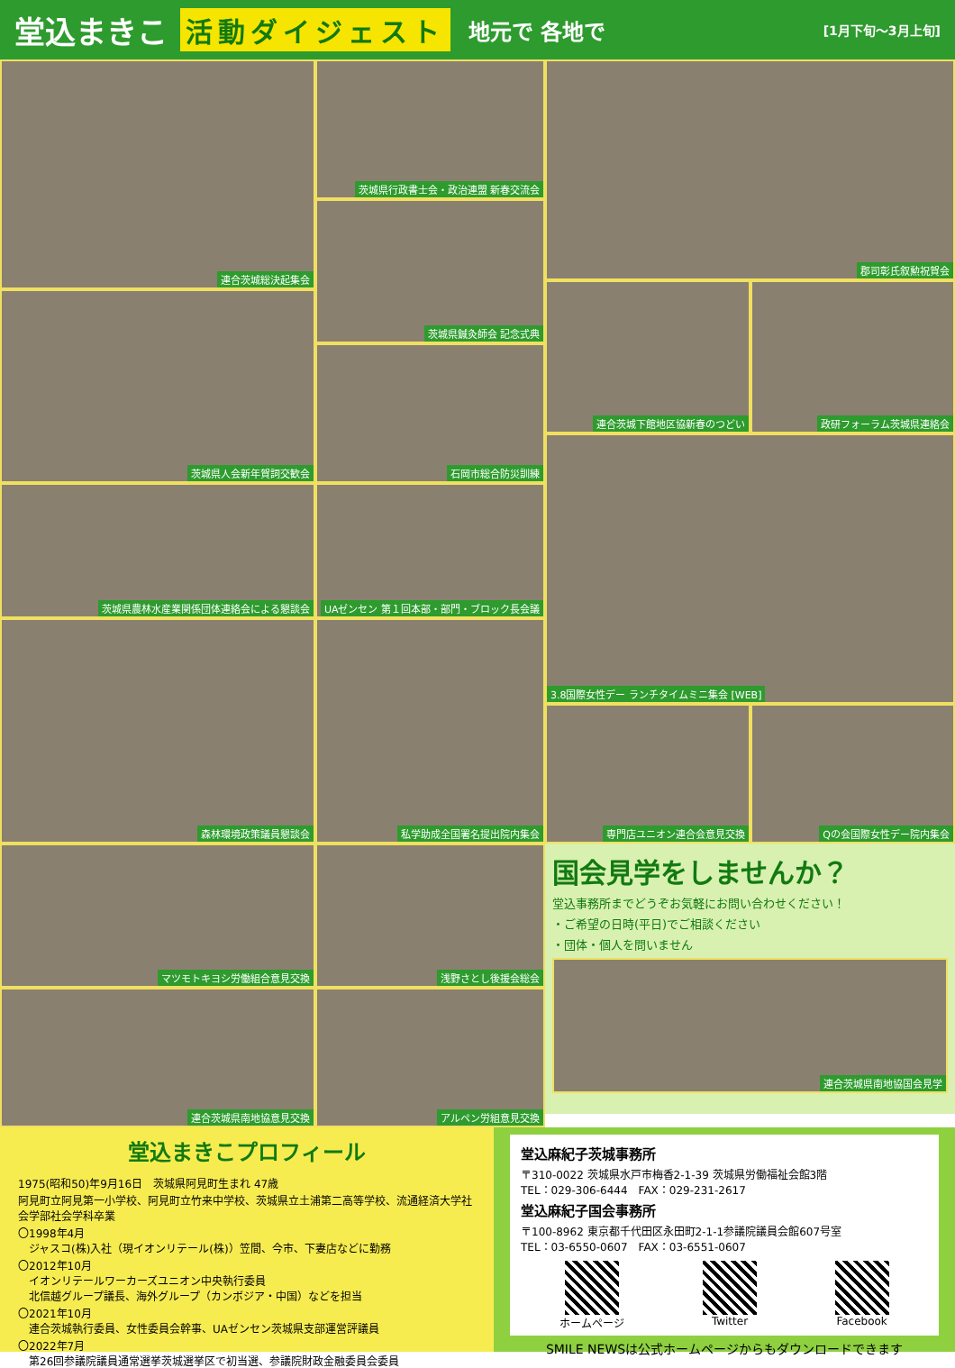堂込まきこ 活動ダイジェスト 地元で 各地で [1月下旬～3月上旬]
連合茨城総決起集会
茨城県人会新年賀詞交歓会
茨城県農林水産業関係団体連絡会による懇談会
森林環境政策議員懇談会
マツモトキヨシ労働組合意見交換
連合茨城県南地協意見交換
茨城県行政書士会・政治連盟 新春交流会
茨城県鍼灸師会 記念式典
石岡市総合防災訓練
UAゼンセン 第１回本部・部門・ブロック長会議
私学助成全国署名提出院内集会
浅野さとし後援会総会
アルペン労組意見交換
郡司彰氏叙勲祝賀会
連合茨城下館地区協新春のつどい 政研フォーラム茨城県連絡会
3.8国際女性デー ランチタイムミニ集会 [WEB]
専門店ユニオン連合会意見交換 Qの会国際女性デー院内集会
国会見学をしませんか？
堂込事務所までどうぞお気軽にお問い合わせください！
・ご希望の日時(平日)でご相談ください
・団体・個人を問いません
連合茨城県南地協国会見学
堂込まきこプロフィール
1975(昭和50)年9月16日　茨城県阿見町生まれ 47歳
阿見町立阿見第一小学校、阿見町立竹来中学校、茨城県立土浦第二高等学校、流通経済大学社会学部社会学科卒業
〇1998年4月
　ジャスコ(株)入社（現イオンリテール(株)）笠間、今市、下妻店などに勤務
〇2012年10月
　イオンリテールワーカーズユニオン中央執行委員
　北信越グループ議長、海外グループ（カンボジア・中国）などを担当
〇2021年10月
　連合茨城執行委員、女性委員会幹事、UAゼンセン茨城県支部運営評議員
〇2022年7月
　第26回参議院議員通常選挙茨城選挙区で初当選、参議院財政金融委員会委員
堂込麻紀子茨城事務所
〒310-0022 茨城県水戸市梅香2-1-39 茨城県労働福祉会館3階
TEL：029-306-6444　FAX：029-231-2617
堂込麻紀子国会事務所
〒100-8962 東京都千代田区永田町2-1-1参議院議員会館607号室
TEL：03-6550-0607　FAX：03-6551-0607
ホームページ Twitter Facebook
SMILE NEWSは公式ホームページからもダウンロードできます